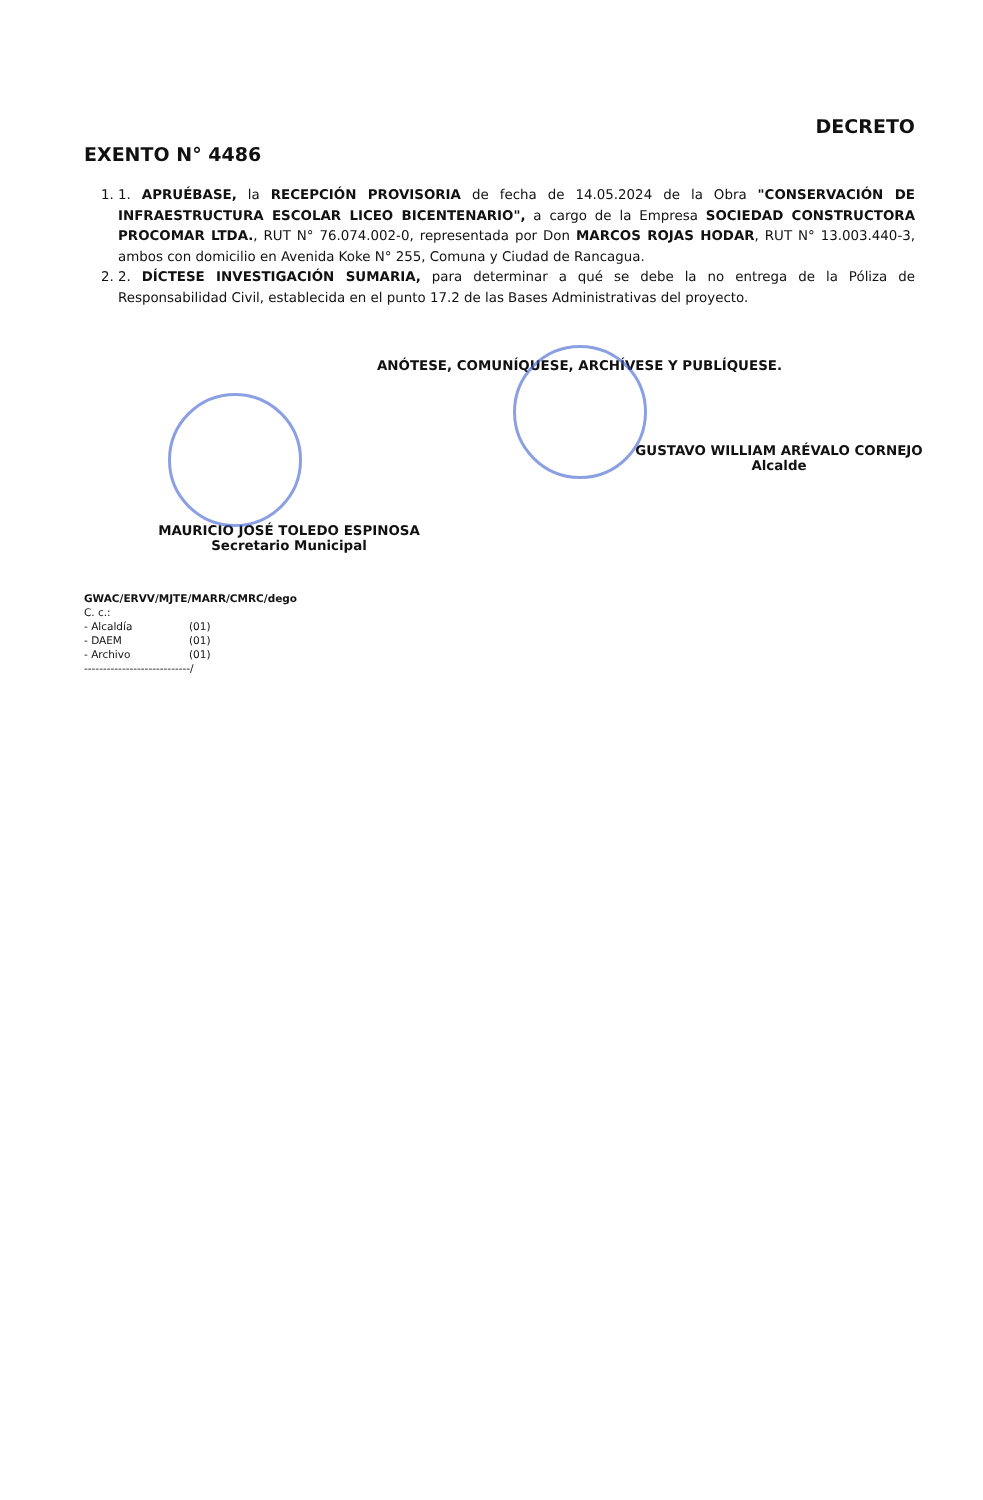DECRETO
EXENTO N° 4486
1. 1. APRUÉBASE, la RECEPCIÓN PROVISORIA de fecha de 14.05.2024 de la Obra "CONSERVACIÓN DE INFRAESTRUCTURA ESCOLAR LICEO BICENTENARIO", a cargo de la Empresa SOCIEDAD CONSTRUCTORA PROCOMAR LTDA., RUT N° 76.074.002-0, representada por Don MARCOS ROJAS HODAR, RUT N° 13.003.440-3, ambos con domicilio en Avenida Koke N° 255, Comuna y Ciudad de Rancagua.
2. 2. DÍCTESE INVESTIGACIÓN SUMARIA, para determinar a qué se debe la no entrega de la Póliza de Responsabilidad Civil, establecida en el punto 17.2 de las Bases Administrativas del proyecto.
ANÓTESE, COMUNÍQUESE, ARCHÍVESE Y PUBLÍQUESE.
GUSTAVO WILLIAM ARÉVALO CORNEJO
Alcalde
MAURICIO JOSÉ TOLEDO ESPINOSA
Secretario Municipal
GWAC/ERVV/MJTE/MARR/CMRC/dego
C. c.:
- Alcaldía (01)
- DAEM (01)
- Archivo (01)
----------------------------/